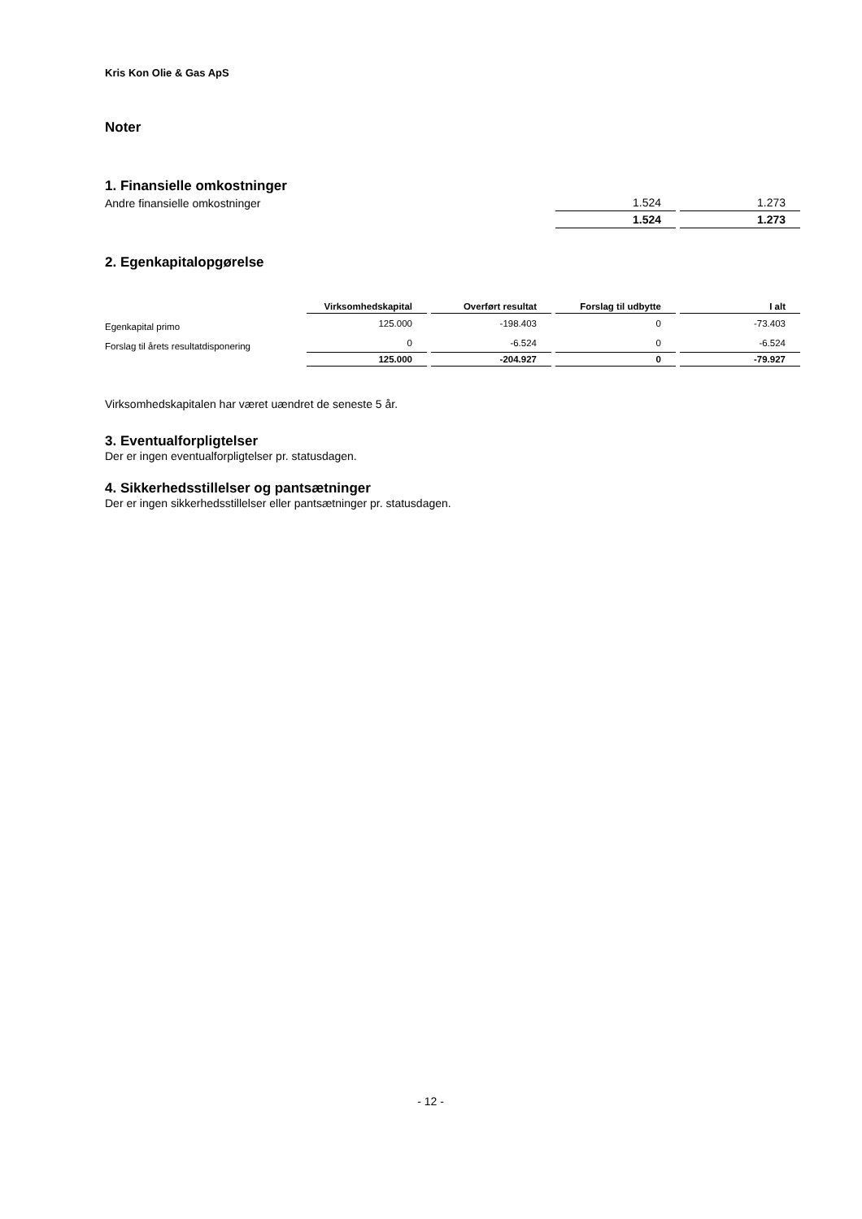Kris Kon Olie & Gas ApS
Noter
1. Finansielle omkostninger
| Andre finansielle omkostninger | 1.524 | 1.273 |
| | 1.524 | 1.273 |
2. Egenkapitalopgørelse
| | Virksomhedskapital | Overført resultat | Forslag til udbytte | I alt |
| --- | --- | --- | --- | --- |
| Egenkapital primo | 125.000 | -198.403 | 0 | -73.403 |
| Forslag til årets resultatdisponering | 0 | -6.524 | 0 | -6.524 |
| | 125.000 | -204.927 | 0 | -79.927 |
Virksomhedskapitalen har været uændret de seneste 5 år.
3. Eventualforpligtelser
Der er ingen eventualforpligtelser pr. statusdagen.
4. Sikkerhedsstillelser og pantsætninger
Der er ingen sikkerhedsstillelser eller pantsætninger pr. statusdagen.
- 12 -